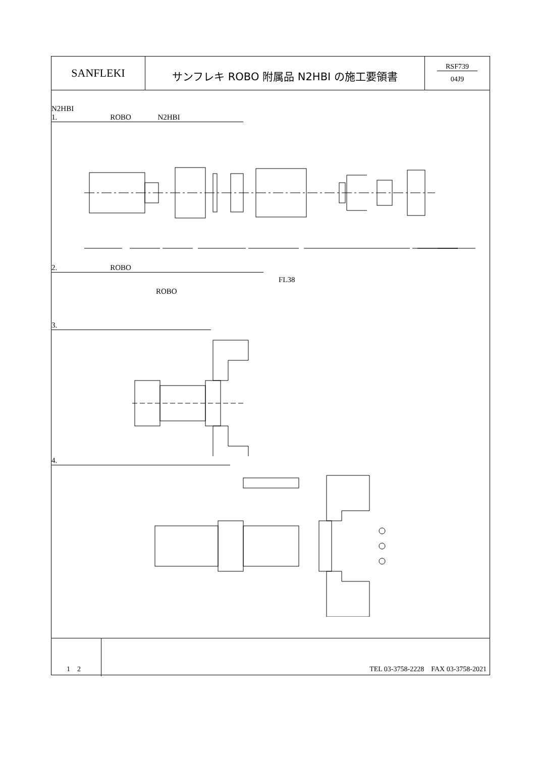SANFLEKI
サンフレキ ROBO 附属品 N2HBI の施工要領書
RSF739
04J9
N2HBI
1. ROBO N2HBI
2. ROBO
FL38
ROBO
3.
4.
1　2 TEL 03-3758-2228　FAX 03-3758-2021